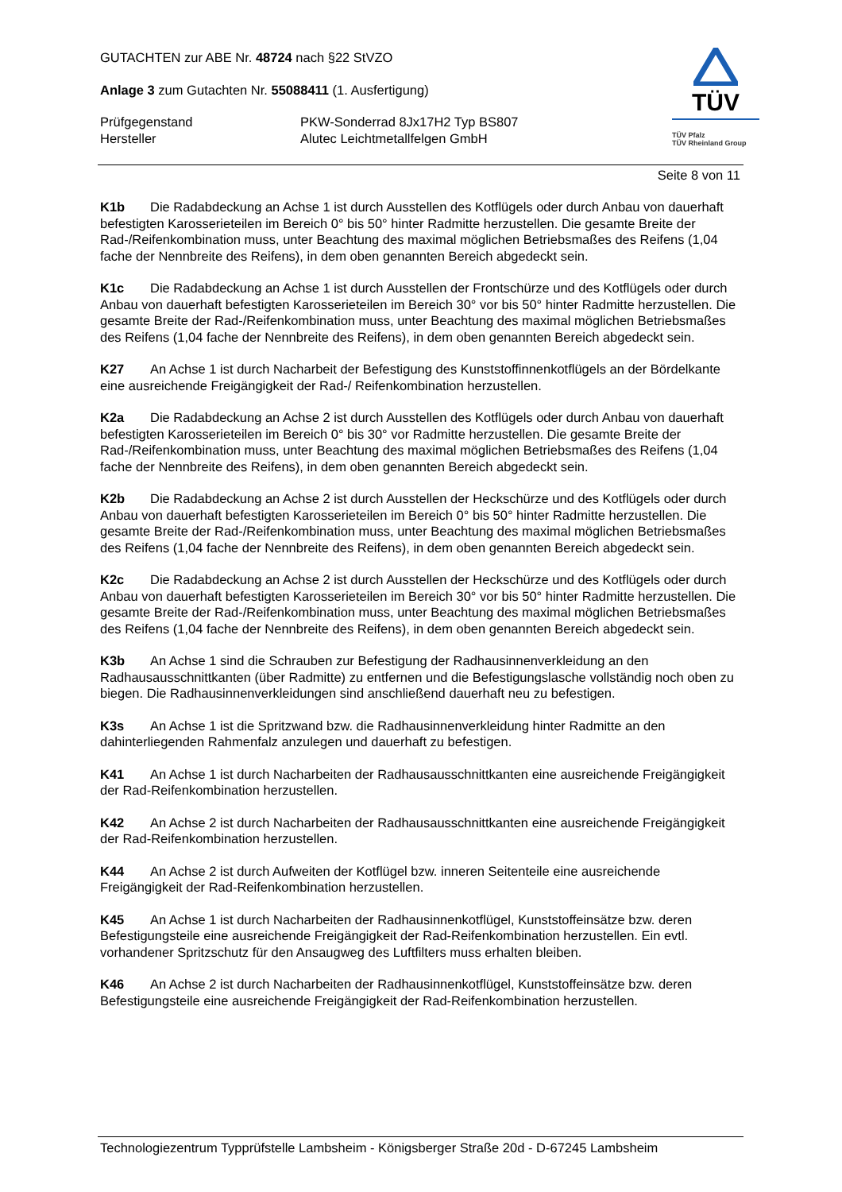GUTACHTEN zur ABE Nr. 48724 nach §22 StVZO
Anlage 3 zum Gutachten Nr. 55088411 (1. Ausfertigung)
Prüfgegenstand PKW-Sonderrad 8Jx17H2 Typ BS807
Hersteller Alutec Leichtmetallfelgen GmbH
TÜV
TÜV Pfalz
TÜV Rheinland Group
Seite 8 von 11
K1b Die Radabdeckung an Achse 1 ist durch Ausstellen des Kotflügels oder durch Anbau von dauerhaft befestigten Karosserieteilen im Bereich 0° bis 50° hinter Radmitte herzustellen. Die gesamte Breite der Rad-/Reifenkombination muss, unter Beachtung des maximal möglichen Betriebsmaßes des Reifens (1,04 fache der Nennbreite des Reifens), in dem oben genannten Bereich abgedeckt sein.
K1c Die Radabdeckung an Achse 1 ist durch Ausstellen der Frontschürze und des Kotflügels oder durch Anbau von dauerhaft befestigten Karosserieteilen im Bereich 30° vor bis 50° hinter Radmitte herzustellen. Die gesamte Breite der Rad-/Reifenkombination muss, unter Beachtung des maximal möglichen Betriebsmaßes des Reifens (1,04 fache der Nennbreite des Reifens), in dem oben genannten Bereich abgedeckt sein.
K27 An Achse 1 ist durch Nacharbeit der Befestigung des Kunststoffinnenkotflügels an der Bördelkante eine ausreichende Freigängigkeit der Rad-/ Reifenkombination herzustellen.
K2a Die Radabdeckung an Achse 2 ist durch Ausstellen des Kotflügels oder durch Anbau von dauerhaft befestigten Karosserieteilen im Bereich 0° bis 30° vor Radmitte herzustellen. Die gesamte Breite der Rad-/Reifenkombination muss, unter Beachtung des maximal möglichen Betriebsmaßes des Reifens (1,04 fache der Nennbreite des Reifens), in dem oben genannten Bereich abgedeckt sein.
K2b Die Radabdeckung an Achse 2 ist durch Ausstellen der Heckschürze und des Kotflügels oder durch Anbau von dauerhaft befestigten Karosserieteilen im Bereich 0° bis 50° hinter Radmitte herzustellen. Die gesamte Breite der Rad-/Reifenkombination muss, unter Beachtung des maximal möglichen Betriebsmaßes des Reifens (1,04 fache der Nennbreite des Reifens), in dem oben genannten Bereich abgedeckt sein.
K2c Die Radabdeckung an Achse 2 ist durch Ausstellen der Heckschürze und des Kotflügels oder durch Anbau von dauerhaft befestigten Karosserieteilen im Bereich 30° vor bis 50° hinter Radmitte herzustellen. Die gesamte Breite der Rad-/Reifenkombination muss, unter Beachtung des maximal möglichen Betriebsmaßes des Reifens (1,04 fache der Nennbreite des Reifens), in dem oben genannten Bereich abgedeckt sein.
K3b An Achse 1 sind die Schrauben zur Befestigung der Radhausinnenverkleidung an den Radhausausschnittkanten (über Radmitte) zu entfernen und die Befestigungslasche vollständig noch oben zu biegen. Die Radhausinnenverkleidungen sind anschließend dauerhaft neu zu befestigen.
K3s An Achse 1 ist die Spritzwand bzw. die Radhausinnenverkleidung hinter Radmitte an den dahinterliegenden Rahmenfalz anzulegen und dauerhaft zu befestigen.
K41 An Achse 1 ist durch Nacharbeiten der Radhausausschnittkanten eine ausreichende Freigängigkeit der Rad-Reifenkombination herzustellen.
K42 An Achse 2 ist durch Nacharbeiten der Radhausausschnittkanten eine ausreichende Freigängigkeit der Rad-Reifenkombination herzustellen.
K44 An Achse 2 ist durch Aufweiten der Kotflügel bzw. inneren Seitenteile eine ausreichende Freigängigkeit der Rad-Reifenkombination herzustellen.
K45 An Achse 1 ist durch Nacharbeiten der Radhausinnenkotflügel, Kunststoffeinsätze bzw. deren Befestigungsteile eine ausreichende Freigängigkeit der Rad-Reifenkombination herzustellen. Ein evtl. vorhandener Spritzschutz für den Ansaugweg des Luftfilters muss erhalten bleiben.
K46 An Achse 2 ist durch Nacharbeiten der Radhausinnenkotflügel, Kunststoffeinsätze bzw. deren Befestigungsteile eine ausreichende Freigängigkeit der Rad-Reifenkombination herzustellen.
Technologiezentrum Typprüfstelle Lambsheim - Königsberger Straße 20d - D-67245 Lambsheim